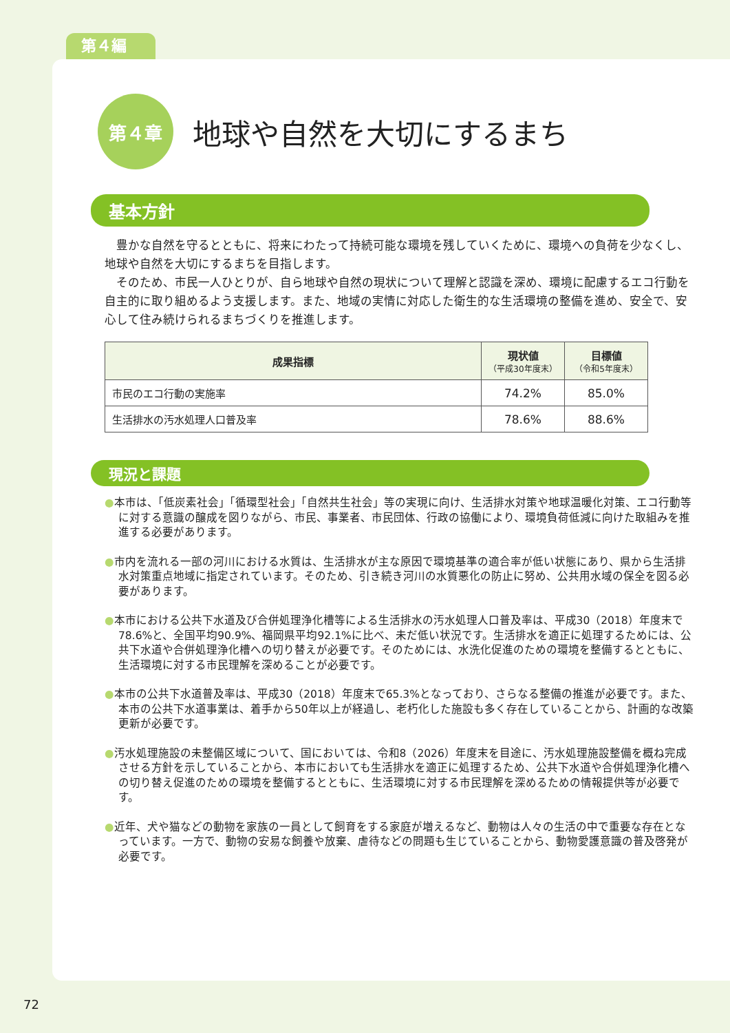第４編
第４章
地球や自然を大切にするまち
基本方針
　豊かな自然を守るとともに、将来にわたって持続可能な環境を残していくために、環境への負荷を少なくし、地球や自然を大切にするまちを目指します。
　そのため、市民一人ひとりが、自ら地球や自然の現状について理解と認識を深め、環境に配慮するエコ行動を自主的に取り組めるよう支援します。また、地域の実情に対応した衛生的な生活環境の整備を進め、安全で、安心して住み続けられるまちづくりを推進します。
| 成果指標 | 現状値 （平成30年度末） | 目標値 （令和5年度末） |
| --- | --- | --- |
| 市民のエコ行動の実施率 | 74.2% | 85.0% |
| 生活排水の汚水処理人口普及率 | 78.6% | 88.6% |
現況と課題
●本市は、「低炭素社会」「循環型社会」「自然共生社会」等の実現に向け、生活排水対策や地球温暖化対策、エコ行動等に対する意識の醸成を図りながら、市民、事業者、市民団体、行政の協働により、環境負荷低減に向けた取組みを推進する必要があります。
●市内を流れる一部の河川における水質は、生活排水が主な原因で環境基準の適合率が低い状態にあり、県から生活排水対策重点地域に指定されています。そのため、引き続き河川の水質悪化の防止に努め、公共用水域の保全を図る必要があります。
●本市における公共下水道及び合併処理浄化槽等による生活排水の汚水処理人口普及率は、平成30（2018）年度末で78.6%と、全国平均90.9%、福岡県平均92.1%に比べ、未だ低い状況です。生活排水を適正に処理するためには、公共下水道や合併処理浄化槽への切り替えが必要です。そのためには、水洗化促進のための環境を整備するとともに、生活環境に対する市民理解を深めることが必要です。
●本市の公共下水道普及率は、平成30（2018）年度末で65.3%となっており、さらなる整備の推進が必要です。また、本市の公共下水道事業は、着手から50年以上が経過し、老朽化した施設も多く存在していることから、計画的な改築更新が必要です。
●汚水処理施設の未整備区域について、国においては、令和8（2026）年度末を目途に、汚水処理施設整備を概ね完成させる方針を示していることから、本市においても生活排水を適正に処理するため、公共下水道や合併処理浄化槽への切り替え促進のための環境を整備するとともに、生活環境に対する市民理解を深めるための情報提供等が必要です。
●近年、犬や猫などの動物を家族の一員として飼育をする家庭が増えるなど、動物は人々の生活の中で重要な存在となっています。一方で、動物の安易な飼養や放棄、虐待などの問題も生じていることから、動物愛護意識の普及啓発が必要です。
72